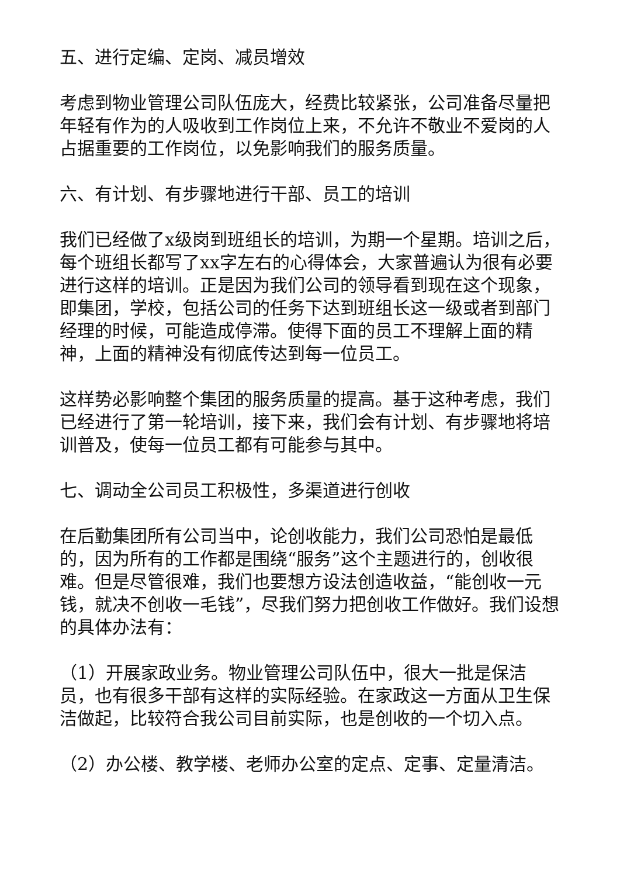五、进行定编、定岗、减员增效
考虑到物业管理公司队伍庞大，经费比较紧张，公司准备尽量把年轻有作为的人吸收到工作岗位上来，不允许不敬业不爱岗的人占据重要的工作岗位，以免影响我们的服务质量。
六、有计划、有步骤地进行干部、员工的培训
我们已经做了x级岗到班组长的培训，为期一个星期。培训之后，每个班组长都写了xx字左右的心得体会，大家普遍认为很有必要进行这样的培训。正是因为我们公司的领导看到现在这个现象，即集团，学校，包括公司的任务下达到班组长这一级或者到部门经理的时候，可能造成停滞。使得下面的员工不理解上面的精神，上面的精神没有彻底传达到每一位员工。
这样势必影响整个集团的服务质量的提高。基于这种考虑，我们已经进行了第一轮培训，接下来，我们会有计划、有步骤地将培训普及，使每一位员工都有可能参与其中。
七、调动全公司员工积极性，多渠道进行创收
在后勤集团所有公司当中，论创收能力，我们公司恐怕是最低的，因为所有的工作都是围绕“服务”这个主题进行的，创收很难。但是尽管很难，我们也要想方设法创造收益，“能创收一元钱，就决不创收一毛钱”，尽我们努力把创收工作做好。我们设想的具体办法有：
（1）开展家政业务。物业管理公司队伍中，很大一批是保洁员，也有很多干部有这样的实际经验。在家政这一方面从卫生保洁做起，比较符合我公司目前实际，也是创收的一个切入点。
（2）办公楼、教学楼、老师办公室的定点、定事、定量清洁。